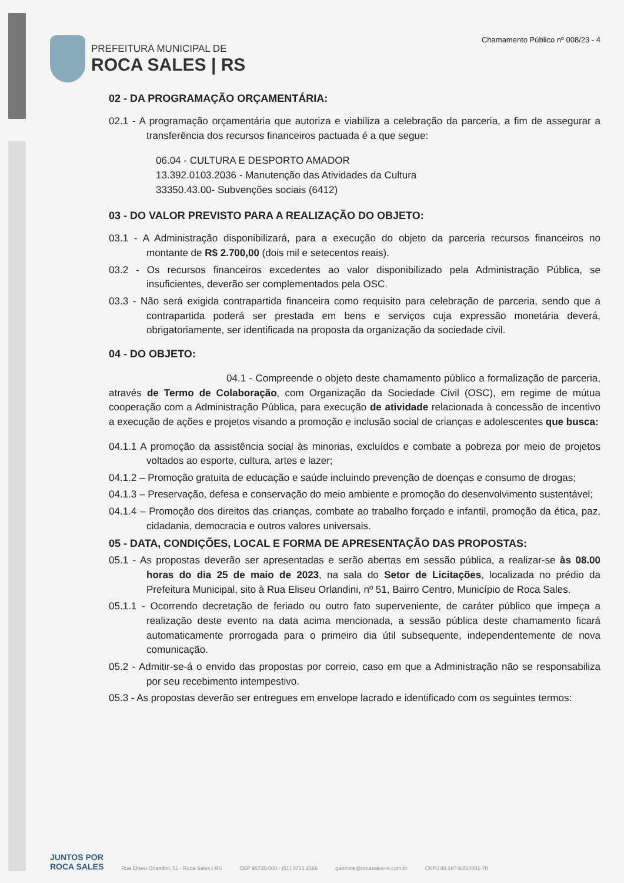PREFEITURA MUNICIPAL DE
ROCA SALES | RS
Chamamento Público nº 008/23 - 4
02 - DA PROGRAMAÇÃO ORÇAMENTÁRIA:
02.1 - A programação orçamentária que autoriza e viabiliza a celebração da parceria, a fim de assegurar a transferência dos recursos financeiros pactuada é a que segue:
06.04 - CULTURA E DESPORTO AMADOR
13.392.0103.2036 - Manutenção das Atividades da Cultura
33350.43.00- Subvenções sociais (6412)
03 - DO VALOR PREVISTO PARA A REALIZAÇÃO DO OBJETO:
03.1 - A Administração disponibilizará, para a execução do objeto da parceria recursos financeiros no montante de R$ 2.700,00 (dois mil e setecentos reais).
03.2 - Os recursos financeiros excedentes ao valor disponibilizado pela Administração Pública, se insuficientes, deverão ser complementados pela OSC.
03.3 - Não será exigida contrapartida financeira como requisito para celebração de parceria, sendo que a contrapartida poderá ser prestada em bens e serviços cuja expressão monetária deverá, obrigatoriamente, ser identificada na proposta da organização da sociedade civil.
04 - DO OBJETO:
04.1 - Compreende o objeto deste chamamento público a formalização de parceria, através de Termo de Colaboração, com Organização da Sociedade Civil (OSC), em regime de mútua cooperação com a Administração Pública, para execução de atividade relacionada à concessão de incentivo a execução de ações e projetos visando a promoção e inclusão social de crianças e adolescentes que busca:
04.1.1 A promoção da assistência social às minorias, excluídos e combate a pobreza por meio de projetos voltados ao esporte, cultura, artes e lazer;
04.1.2 – Promoção gratuita de educação e saúde incluindo prevenção de doenças e consumo de drogas;
04.1.3 – Preservação, defesa e conservação do meio ambiente e promoção do desenvolvimento sustentável;
04.1.4 – Promoção dos direitos das crianças, combate ao trabalho forçado e infantil, promoção da ética, paz, cidadania, democracia e outros valores universais.
05 - DATA, CONDIÇÕES, LOCAL E FORMA DE APRESENTAÇÃO DAS PROPOSTAS:
05.1 - As propostas deverão ser apresentadas e serão abertas em sessão pública, a realizar-se às 08.00 horas do dia 25 de maio de 2023, na sala do Setor de Licitações, localizada no prédio da Prefeitura Municipal, sito à Rua Eliseu Orlandini, nº 51, Bairro Centro, Município de Roca Sales.
05.1.1 - Ocorrendo decretação de feriado ou outro fato superveniente, de caráter público que impeça a realização deste evento na data acima mencionada, a sessão pública deste chamamento ficará automaticamente prorrogada para o primeiro dia útil subsequente, independentemente de nova comunicação.
05.2 - Admitir-se-á o envido das propostas por correio, caso em que a Administração não se responsabiliza por seu recebimento intempestivo.
05.3 - As propostas deverão ser entregues em envelope lacrado e identificado com os seguintes termos:
JUNTOS POR
ROCA SALES
Rua Eliseu Orlandini, 51 - Roca Sales | RS CEP 95735-000 - (51) 3753 2166 gabinete@rocasales-rs.com.br CNPJ 88.187.935/0001-70